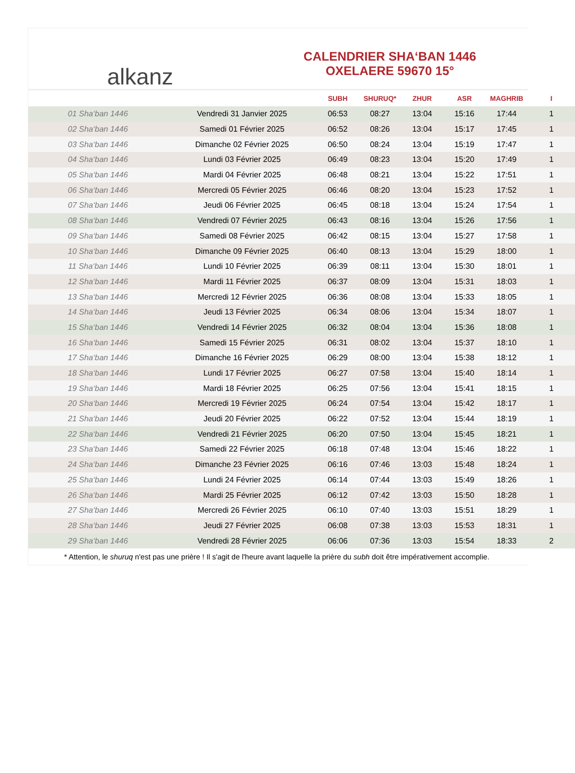alkanz
CALENDRIER SHA‘BAN 1446
OXELAERE 59670 15°
| | | SUBH | SHURUQ* | ZHUR | ASR | MAGHRIB | I |
| --- | --- | --- | --- | --- | --- | --- | --- |
| 01 Sha‘ban 1446 | Vendredi 31 Janvier 2025 | 06:53 | 08:27 | 13:04 | 15:16 | 17:44 | 1 |
| 02 Sha‘ban 1446 | Samedi 01 Février 2025 | 06:52 | 08:26 | 13:04 | 15:17 | 17:45 | 1 |
| 03 Sha‘ban 1446 | Dimanche 02 Février 2025 | 06:50 | 08:24 | 13:04 | 15:19 | 17:47 | 1 |
| 04 Sha‘ban 1446 | Lundi 03 Février 2025 | 06:49 | 08:23 | 13:04 | 15:20 | 17:49 | 1 |
| 05 Sha‘ban 1446 | Mardi 04 Février 2025 | 06:48 | 08:21 | 13:04 | 15:22 | 17:51 | 1 |
| 06 Sha‘ban 1446 | Mercredi 05 Février 2025 | 06:46 | 08:20 | 13:04 | 15:23 | 17:52 | 1 |
| 07 Sha‘ban 1446 | Jeudi 06 Février 2025 | 06:45 | 08:18 | 13:04 | 15:24 | 17:54 | 1 |
| 08 Sha‘ban 1446 | Vendredi 07 Février 2025 | 06:43 | 08:16 | 13:04 | 15:26 | 17:56 | 1 |
| 09 Sha‘ban 1446 | Samedi 08 Février 2025 | 06:42 | 08:15 | 13:04 | 15:27 | 17:58 | 1 |
| 10 Sha‘ban 1446 | Dimanche 09 Février 2025 | 06:40 | 08:13 | 13:04 | 15:29 | 18:00 | 1 |
| 11 Sha‘ban 1446 | Lundi 10 Février 2025 | 06:39 | 08:11 | 13:04 | 15:30 | 18:01 | 1 |
| 12 Sha‘ban 1446 | Mardi 11 Février 2025 | 06:37 | 08:09 | 13:04 | 15:31 | 18:03 | 1 |
| 13 Sha‘ban 1446 | Mercredi 12 Février 2025 | 06:36 | 08:08 | 13:04 | 15:33 | 18:05 | 1 |
| 14 Sha‘ban 1446 | Jeudi 13 Février 2025 | 06:34 | 08:06 | 13:04 | 15:34 | 18:07 | 1 |
| 15 Sha‘ban 1446 | Vendredi 14 Février 2025 | 06:32 | 08:04 | 13:04 | 15:36 | 18:08 | 1 |
| 16 Sha‘ban 1446 | Samedi 15 Février 2025 | 06:31 | 08:02 | 13:04 | 15:37 | 18:10 | 1 |
| 17 Sha‘ban 1446 | Dimanche 16 Février 2025 | 06:29 | 08:00 | 13:04 | 15:38 | 18:12 | 1 |
| 18 Sha‘ban 1446 | Lundi 17 Février 2025 | 06:27 | 07:58 | 13:04 | 15:40 | 18:14 | 1 |
| 19 Sha‘ban 1446 | Mardi 18 Février 2025 | 06:25 | 07:56 | 13:04 | 15:41 | 18:15 | 1 |
| 20 Sha‘ban 1446 | Mercredi 19 Février 2025 | 06:24 | 07:54 | 13:04 | 15:42 | 18:17 | 1 |
| 21 Sha‘ban 1446 | Jeudi 20 Février 2025 | 06:22 | 07:52 | 13:04 | 15:44 | 18:19 | 1 |
| 22 Sha‘ban 1446 | Vendredi 21 Février 2025 | 06:20 | 07:50 | 13:04 | 15:45 | 18:21 | 1 |
| 23 Sha‘ban 1446 | Samedi 22 Février 2025 | 06:18 | 07:48 | 13:04 | 15:46 | 18:22 | 1 |
| 24 Sha‘ban 1446 | Dimanche 23 Février 2025 | 06:16 | 07:46 | 13:03 | 15:48 | 18:24 | 1 |
| 25 Sha‘ban 1446 | Lundi 24 Février 2025 | 06:14 | 07:44 | 13:03 | 15:49 | 18:26 | 1 |
| 26 Sha‘ban 1446 | Mardi 25 Février 2025 | 06:12 | 07:42 | 13:03 | 15:50 | 18:28 | 1 |
| 27 Sha‘ban 1446 | Mercredi 26 Février 2025 | 06:10 | 07:40 | 13:03 | 15:51 | 18:29 | 1 |
| 28 Sha‘ban 1446 | Jeudi 27 Février 2025 | 06:08 | 07:38 | 13:03 | 15:53 | 18:31 | 1 |
| 29 Sha‘ban 1446 | Vendredi 28 Février 2025 | 06:06 | 07:36 | 13:03 | 15:54 | 18:33 | 2 |
* Attention, le shuruq n'est pas une prière ! Il s'agit de l'heure avant laquelle la prière du subh doit être impérativement accomplie.